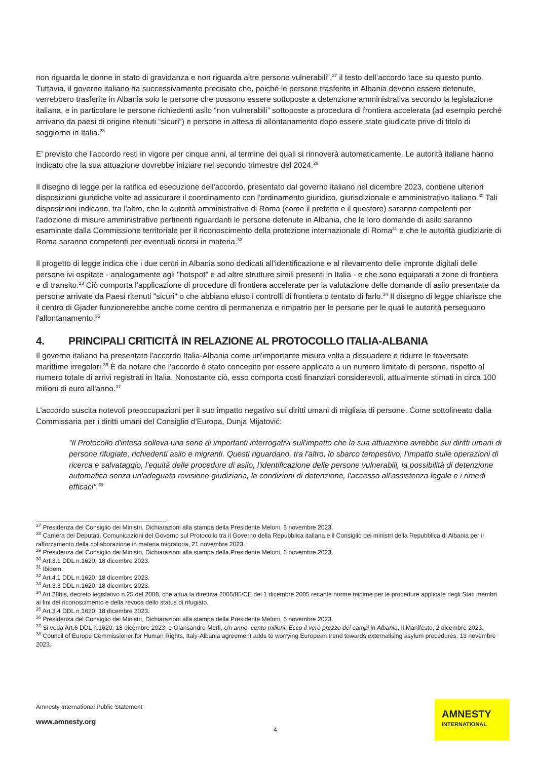non riguarda le donne in stato di gravidanza e non riguarda altre persone vulnerabili”,<sup>27</sup> il testo dell’accordo tace su questo punto. Tuttavia, il governo italiano ha successivamente precisato che, poiché le persone trasferite in Albania devono essere detenute, verrebbero trasferite in Albania solo le persone che possono essere sottoposte a detenzione amministrativa secondo la legislazione italiana, e in particolare le persone richiedenti asilo “non vulnerabili” sottoposte a procedura di frontiera accelerata (ad esempio perché arrivano da paesi di origine ritenuti “sicuri”) e persone in attesa di allontanamento dopo essere state giudicate prive di titolo di soggiorno in Italia.<sup>28</sup>
E’ previsto che l’accordo resti in vigore per cinque anni, al termine dei quali si rinnoverà automaticamente. Le autorità italiane hanno indicato che la sua attuazione dovrebbe iniziare nel secondo trimestre del 2024.<sup>29</sup>
Il disegno di legge per la ratifica ed esecuzione dell'accordo, presentato dal governo italiano nel dicembre 2023, contiene ulteriori disposizioni giuridiche volte ad assicurare il coordinamento con l'ordinamento giuridico, giurisdizionale e amministrativo italiano.<sup>30</sup> Tali disposizioni indicano, tra l'altro, che le autorità amministrative di Roma (come il prefetto e il questore) saranno competenti per l'adozione di misure amministrative pertinenti riguardanti le persone detenute in Albania, che le loro domande di asilo saranno esaminate dalla Commissione territoriale per il riconoscimento della protezione internazionale di Roma<sup>31</sup> e che le autorità giudiziarie di Roma saranno competenti per eventuali ricorsi in materia.<sup>32</sup>
Il progetto di legge indica che i due centri in Albania sono dedicati all'identificazione e al rilevamento delle impronte digitali delle persone ivi ospitate - analogamente agli "hotspot" e ad altre strutture simili presenti in Italia - e che sono equiparati a zone di frontiera e di transito.<sup>33</sup> Ciò comporta l'applicazione di procedure di frontiera accelerate per la valutazione delle domande di asilo presentate da persone arrivate da Paesi ritenuti "sicuri" o che abbiano eluso i controlli di frontiera o tentato di farlo.<sup>34</sup> Il disegno di legge chiarisce che il centro di Gjader funzionerebbe anche come centro di permanenza e rimpatrio per le persone per le quali le autorità perseguono l'allontanamento.<sup>35</sup>
4. PRINCIPALI CRITICITÀ IN RELAZIONE AL PROTOCOLLO ITALIA-ALBANIA
Il governo italiano ha presentato l'accordo Italia-Albania come un'importante misura volta a dissuadere e ridurre le traversate marittime irregolari.<sup>36</sup> È da notare che l'accordo è stato concepito per essere applicato a un numero limitato di persone, rispetto al numero totale di arrivi registrati in Italia. Nonostante ciò, esso comporta costi finanziari considerevoli, attualmente stimati in circa 100 milioni di euro all'anno.<sup>37</sup>
L'accordo suscita notevoli preoccupazioni per il suo impatto negativo sui diritti umani di migliaia di persone. Come sottolineato dalla Commissaria per i diritti umani del Consiglio d'Europa, Dunja Mijatović:
"Il Protocollo d'intesa solleva una serie di importanti interrogativi sull'impatto che la sua attuazione avrebbe sui diritti umani di persone rifugiate, richiedenti asilo e migranti. Questi riguardano, tra l'altro, lo sbarco tempestivo, l'impatto sulle operazioni di ricerca e salvataggio, l'equità delle procedure di asilo, l'identificazione delle persone vulnerabili, la possibilità di detenzione automatica senza un'adeguata revisione giudiziaria, le condizioni di detenzione, l'accesso all'assistenza legale e i rimedi efficaci".<sup>38</sup>
<sup>27</sup> Presidenza del Consiglio dei Ministri, Dichiarazioni alla stampa della Presidente Meloni, 6 novembre 2023.
<sup>28</sup> Camera dei Deputati, Comunicazioni del Governo sul Protocollo tra il Governo della Repubblica italiana e il Consiglio dei ministri della Repubblica di Albania per il rafforzamento della collaborazione in materia migratoria, 21 novembre 2023.
<sup>29</sup> Presidenza del Consiglio dei Ministri, Dichiarazioni alla stampa della Presidente Meloni, 6 novembre 2023.
<sup>30</sup> Art.3.1 DDL n.1620, 18 dicembre 2023.
<sup>31</sup> Ibidem.
<sup>32</sup> Art.4.1 DDL n.1620, 18 dicembre 2023.
<sup>33</sup> Art.3.3 DDL n.1620, 18 dicembre 2023.
<sup>34</sup> Art.28bis, decreto legislativo n.25 del 2008, che attua la direttiva 2005/85/CE del 1 dicembre 2005 recante norme minime per le procedure applicate negli Stati membri ai fini del riconoscimento e della revoca dello status di rifugiato.
<sup>35</sup> Art.3.4 DDL n.1620, 18 dicembre 2023.
<sup>36</sup> Presidenza del Consiglio dei Ministri, Dichiarazioni alla stampa della Presidente Meloni, 6 novembre 2023.
<sup>37</sup> Si veda Art.6 DDL n.1620, 18 dicembre 2023; e Giansandro Merli, Un anno, cento milioni. Ecco il vero prezzo dei campi in Albania, Il Manifesto, 2 dicembre 2023.
<sup>38</sup> Council of Europe Commissioner for Human Rights, Italy-Albania agreement adds to worrying European trend towards externalising asylum procedures, 13 novembre 2023.
Amnesty International Public Statement
www.amnesty.org
4
AMNESTY
INTERNATIONAL